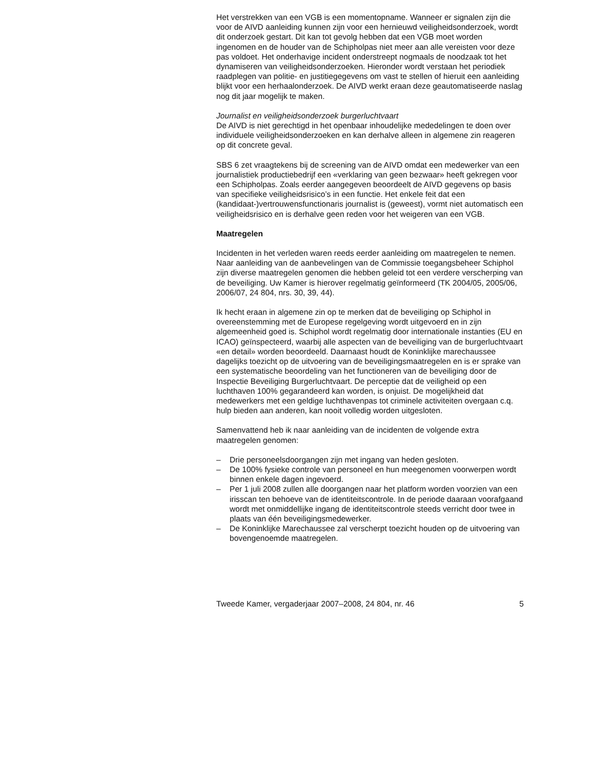Het verstrekken van een VGB is een momentopname. Wanneer er signalen zijn die voor de AIVD aanleiding kunnen zijn voor een hernieuwd veiligheidsonderzoek, wordt dit onderzoek gestart. Dit kan tot gevolg hebben dat een VGB moet worden ingenomen en de houder van de Schipholpas niet meer aan alle vereisten voor deze pas voldoet. Het onderhavige incident onderstreept nogmaals de noodzaak tot het dynamiseren van veiligheidsonderzoeken. Hieronder wordt verstaan het periodiek raadplegen van politie- en justitiegegevens om vast te stellen of hieruit een aanleiding blijkt voor een herhaalonderzoek. De AIVD werkt eraan deze geautomatiseerde naslag nog dit jaar mogelijk te maken.
Journalist en veiligheidsonderzoek burgerluchtvaart
De AIVD is niet gerechtigd in het openbaar inhoudelijke mededelingen te doen over individuele veiligheidsonderzoeken en kan derhalve alleen in algemene zin reageren op dit concrete geval.
SBS 6 zet vraagtekens bij de screening van de AIVD omdat een medewerker van een journalistiek productiebedrijf een «verklaring van geen bezwaar» heeft gekregen voor een Schipholpas. Zoals eerder aangegeven beoordeelt de AIVD gegevens op basis van specifieke veiligheidsrisico’s in een functie. Het enkele feit dat een (kandidaat-)vertrouwensfunctionaris journalist is (geweest), vormt niet automatisch een veiligheidsrisico en is derhalve geen reden voor het weigeren van een VGB.
Maatregelen
Incidenten in het verleden waren reeds eerder aanleiding om maatregelen te nemen. Naar aanleiding van de aanbevelingen van de Commissie toegangsbeheer Schiphol zijn diverse maatregelen genomen die hebben geleid tot een verdere verscherping van de beveiliging. Uw Kamer is hierover regelmatig geïnformeerd (TK 2004/05, 2005/06, 2006/07, 24 804, nrs. 30, 39, 44).
Ik hecht eraan in algemene zin op te merken dat de beveiliging op Schiphol in overeenstemming met de Europese regelgeving wordt uitgevoerd en in zijn algemeenheid goed is. Schiphol wordt regelmatig door internationale instanties (EU en ICAO) geïnspecteerd, waarbij alle aspecten van de beveiliging van de burgerluchtvaart «en detail» worden beoordeeld. Daarnaast houdt de Koninklijke marechaussee dagelijks toezicht op de uitvoering van de beveiligingsmaatregelen en is er sprake van een systematische beoordeling van het functioneren van de beveiliging door de Inspectie Beveiliging Burgerluchtvaart. De perceptie dat de veiligheid op een luchthaven 100% gegarandeerd kan worden, is onjuist. De mogelijkheid dat medewerkers met een geldige luchthavenpas tot criminele activiteiten overgaan c.q. hulp bieden aan anderen, kan nooit volledig worden uitgesloten.
Samenvattend heb ik naar aanleiding van de incidenten de volgende extra maatregelen genomen:
– Drie personeelsdoorgangen zijn met ingang van heden gesloten.
– De 100% fysieke controle van personeel en hun meegenomen voorwerpen wordt binnen enkele dagen ingevoerd.
– Per 1 juli 2008 zullen alle doorgangen naar het platform worden voorzien van een irisscan ten behoeve van de identiteitscontrole. In de periode daaraan voorafgaand wordt met onmiddellijke ingang de identiteitscontrole steeds verricht door twee in plaats van één beveiligingsmedewerker.
– De Koninklijke Marechaussee zal verscherpt toezicht houden op de uitvoering van bovengenoemde maatregelen.
Tweede Kamer, vergaderjaar 2007–2008, 24 804, nr. 46 5